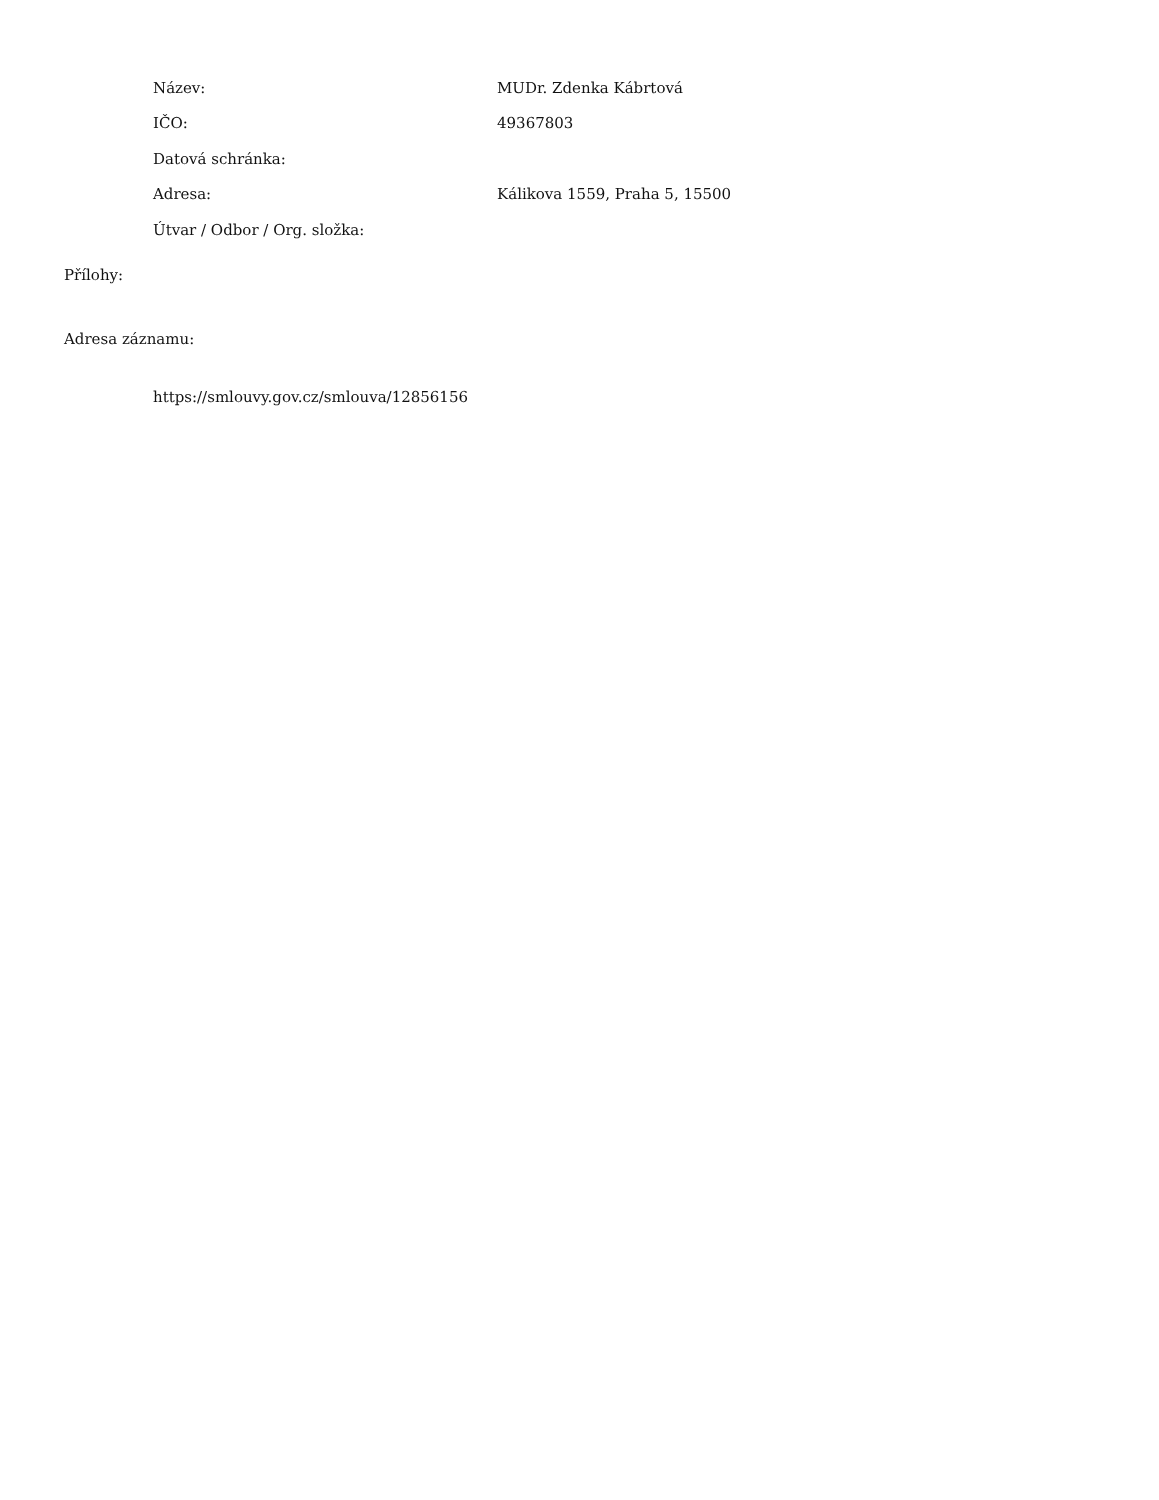| Název: | MUDr. Zdenka Kábrtová |
| IČO: | 49367803 |
| Datová schránka: | |
| Adresa: | Kálikova 1559, Praha 5, 15500 |
| Útvar / Odbor / Org. složka: | |
Přílohy:
Adresa záznamu:
https://smlouvy.gov.cz/smlouva/12856156